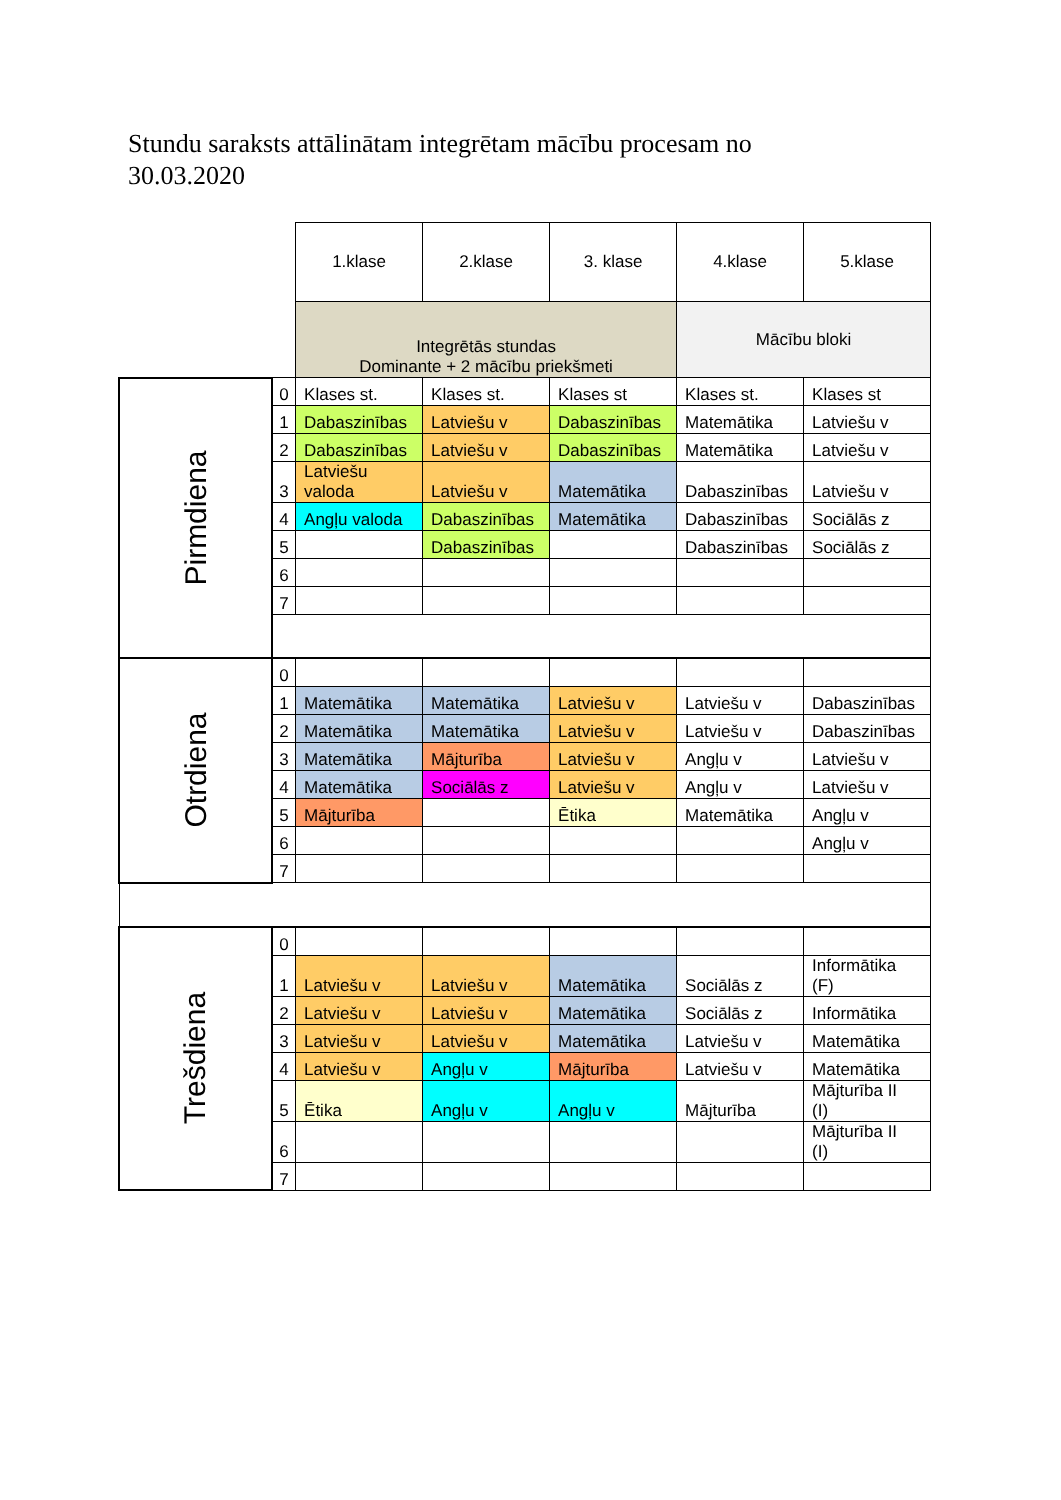Stundu saraksts attālinātam integrētam mācību procesam no 30.03.2020
| | | 1.klase | 2.klase | 3. klase | 4.klase | 5.klase |
| | | Integrētās stundas Dominante + 2 mācību priekšmeti | | | Mācību bloki | |
| Pirmdiena | 0 | Klases st. | Klases st. | Klases st | Klases st. | Klases st |
| | 1 | Dabaszinības | Latviešu v | Dabaszinības | Matemātika | Latviešu v |
| | 2 | Dabaszinības | Latviešu v | Dabaszinības | Matemātika | Latviešu v |
| | 3 | Latviešu valoda | Latviešu v | Matemātika | Dabaszinības | Latviešu v |
| | 4 | Angļu valoda | Dabaszinības | Matemātika | Dabaszinības | Sociālās z |
| | 5 | | Dabaszinības | | Dabaszinības | Sociālās z |
| | 6 | | | | | |
| | 7 | | | | | |
| Otrdiena | 0 | | | | | |
| | 1 | Matemātika | Matemātika | Latviešu v | Latviešu v | Dabaszinības |
| | 2 | Matemātika | Matemātika | Latviešu v | Latviešu v | Dabaszinības |
| | 3 | Matemātika | Mājturība | Latviešu v | Angļu v | Latviešu v |
| | 4 | Matemātika | Sociālās z | Latviešu v | Angļu v | Latviešu v |
| | 5 | Mājturība | | Ētika | Matemātika | Angļu v |
| | 6 | | | | | Angļu v |
| | 7 | | | | | |
| Trešdiena | 0 | | | | | |
| | 1 | Latviešu v | Latviešu v | Matemātika | Sociālās z | Informātika (F) |
| | 2 | Latviešu v | Latviešu v | Matemātika | Sociālās z | Informātika |
| | 3 | Latviešu v | Latviešu v | Matemātika | Latviešu v | Matemātika |
| | 4 | Latviešu v | Angļu v | Mājturība | Latviešu v | Matemātika |
| | 5 | Ētika | Angļu v | Angļu v | Mājturība | Mājturība II (I) |
| | 6 | | | | | Mājturība II (I) |
| | 7 | | | | | |